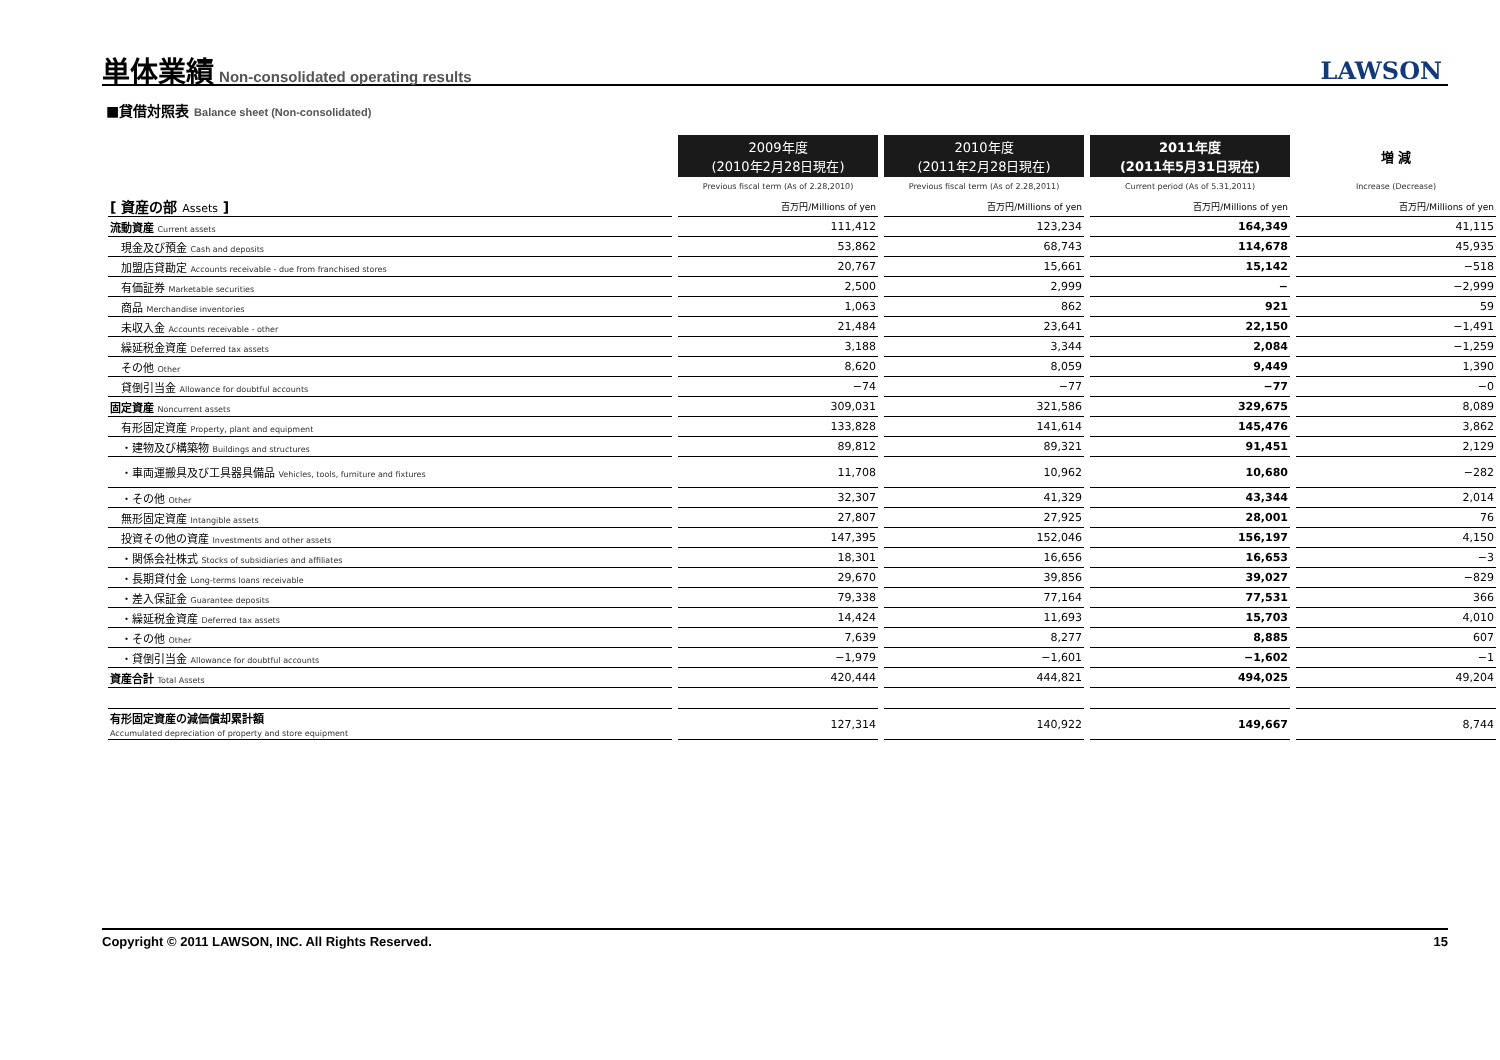単体業績
Non-consolidated operating results
LAWSON
■貸借対照表 Balance sheet (Non-consolidated)
| | 2009年度 (2010年2月28日現在) | 2010年度 (2011年2月28日現在) | 2011年度 (2011年5月31日現在) | 増 減 |
| --- | --- | --- | --- | --- |
| | Previous fiscal term (As of 2.28,2010) | Previous fiscal term (As of 2.28,2011) | Current period (As of 5.31,2011) | Increase (Decrease) |
| [ 資産の部 Assets ] | 百万円/Millions of yen | 百万円/Millions of yen | 百万円/Millions of yen | 百万円/Millions of yen |
| 流動資産 Current assets | 111,412 | 123,234 | 164,349 | 41,115 |
| 現金及び預金 Cash and deposits | 53,862 | 68,743 | 114,678 | 45,935 |
| 加盟店貸勘定 Accounts receivable - due from franchised stores | 20,767 | 15,661 | 15,142 | −518 |
| 有価証券 Marketable securities | 2,500 | 2,999 | − | −2,999 |
| 商品 Merchandise inventories | 1,063 | 862 | 921 | 59 |
| 未収入金 Accounts receivable - other | 21,484 | 23,641 | 22,150 | −1,491 |
| 繰延税金資産 Deferred tax assets | 3,188 | 3,344 | 2,084 | −1,259 |
| その他 Other | 8,620 | 8,059 | 9,449 | 1,390 |
| 貸倒引当金 Allowance for doubtful accounts | −74 | −77 | −77 | −0 |
| 固定資産 Noncurrent assets | 309,031 | 321,586 | 329,675 | 8,089 |
| 有形固定資産 Property, plant and equipment | 133,828 | 141,614 | 145,476 | 3,862 |
| ・建物及び構築物 Buildings and structures | 89,812 | 89,321 | 91,451 | 2,129 |
| ・車両運搬具及び工具器具備品 Vehicles, tools, furniture and fixtures | 11,708 | 10,962 | 10,680 | −282 |
| ・その他 Other | 32,307 | 41,329 | 43,344 | 2,014 |
| 無形固定資産 Intangible assets | 27,807 | 27,925 | 28,001 | 76 |
| 投資その他の資産 Investments and other assets | 147,395 | 152,046 | 156,197 | 4,150 |
| ・関係会社株式 Stocks of subsidiaries and affiliates | 18,301 | 16,656 | 16,653 | −3 |
| ・長期貸付金 Long-terms loans receivable | 29,670 | 39,856 | 39,027 | −829 |
| ・差入保証金 Guarantee deposits | 79,338 | 77,164 | 77,531 | 366 |
| ・繰延税金資産 Deferred tax assets | 14,424 | 11,693 | 15,703 | 4,010 |
| ・その他 Other | 7,639 | 8,277 | 8,885 | 607 |
| ・貸倒引当金 Allowance for doubtful accounts | −1,979 | −1,601 | −1,602 | −1 |
| 資産合計 Total Assets | 420,444 | 444,821 | 494,025 | 49,204 |
| 有形固定資産の減価償却累計額 Accumulated depreciation of property and store equipment | 127,314 | 140,922 | 149,667 | 8,744 |
Copyright © 2011 LAWSON, INC. All Rights Reserved. 15